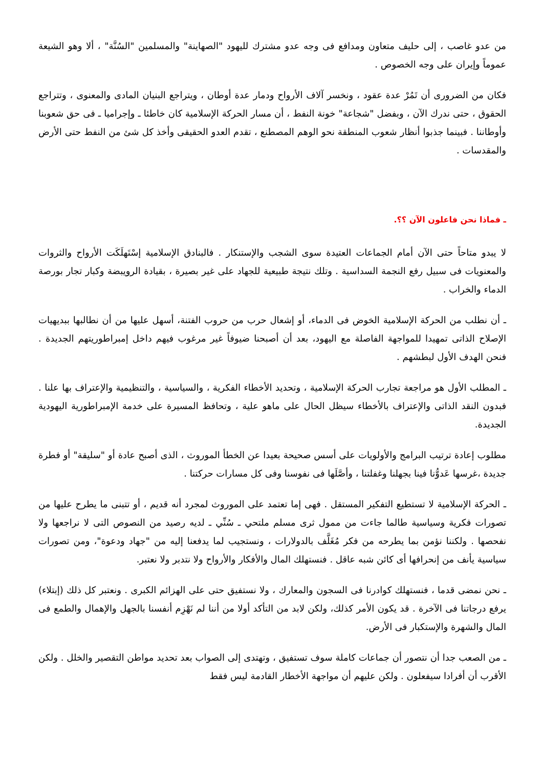من عدو غاصب ، إلى حليف متعاون ومدافع فى وجه عدو مشترك لليهود "الصهاينة" والمسلمين "السُنَّة" ، ألا وهو الشيعة عموماً وإيران على وجه الخصوص .
فكان من الضرورى أن تَمُرْ عدة عقود ، ونخسر آلاف الأرواح ودمار عدة أوطان ، ويتراجع البنيان المادى والمعنوى ، وتتراجع الحقوق ، حتى ندرك الآن ، وبفضل "شجاعة" خونة النفط ، أن مسار الحركة الإسلامية كان خاطئا ـ وإجراميا ـ فى حق شعوبنا وأوطاننا . فبينما جذبوا أنظار شعوب المنطقة نحو الوهم المصطنع ، تقدم العدو الحقيقى وأخذ كل شئ من النفط حتى الأرض والمقدسات .
ـ فماذا نحن فاعلون الآن ؟؟.
لا يبدو متاحاً حتى الآن أمام الجماعات العتيدة سوى الشجب والإستنكار . فالبنادق الإسلامية إسْتَهلَكَت الأرواح والثروات والمعنويات فى سبيل رفع النجمة السداسية . وتلك نتيجة طبيعية للجهاد على غير بصيرة ، بقيادة الرويبضة وكبار تجار بورصة الدماء والخراب .
ـ أن نطلب من الحركة الإسلامية الخوض فى الدماء، أو إشعال حرب من حروب الفتنة، أسهل عليها من أن نطالبها ببديهيات الإصلاح الذاتى تمهيدا للمواجهة الفاصلة مع اليهود، بعد أن أصبحنا ضيوفاً غير مرغوب فيهم داخل إمبراطوريتهم الجديدة . فنحن الهدف الأول لبطشهم .
ـ المطلب الأول هو مراجعة تجارب الحركة الإسلامية ، وتحديد الأخطاء الفكرية ، والسياسية ، والتنظيمية والإعتراف بها علنا . فبدون النقد الذاتى والإعتراف بالأخطاء سيظل الحال على ماهو علية ، وتحافظ المسيرة على خدمة الإمبراطورية اليهودية الجديدة.
مطلوب إعادة ترتيب البرامج والأولويات على أسس صحيحة بعيدا عن الخطأ الموروث ، الذى أصبح عادة أو "سليقة" أو فطرة جديدة ،غرسها عَدوُّنا فينا بجهلنا وغفلتنا ، وأصَّلَها فى نفوسنا وفى كل مسارات حركتنا .
ـ الحركة الإسلامية لا تستطيع التفكير المستقل . فهى إما تعتمد على الموروث لمجرد أنه قديم ، أو تتبنى ما يطرح عليها من تصورات فكرية وسياسية طالما جاءت من ممول ثرى مسلم ملتحي ـ سُنِّي ـ لديه رصيد من النصوص التى لا نراجعها ولا نفحصها . ولكننا نؤمن بما يطرحه من فكر مُغَلَّف بالدولارات ، ونستجيب لما يدفعنا إليه من "جهاد ودعوة"، ومن تصورات سياسية يأنف من إنحرافها أى كائن شبه عاقل . فنستهلك المال والأفكار والأرواح ولا نتدبر ولا نعتبر.
ـ نحن نمضى قدما ، فنستهلك كوادرنا فى السجون والمعارك ، ولا نستفيق حتى على الهزائم الكبرى . ونعتبر كل ذلك (إبتلاء) يرفع درجاتنا فى الآخرة . قد يكون الأمر كذلك، ولكن لابد من التأكد أولا من أننا لم نَهْزِم أنفسنا بالجهل والإهمال والطمع فى المال والشهرة والإستكبار فى الأرض.
ـ من الصعب جدا أن نتصور أن جماعات كاملة سوف تستفيق ، وتهتدى إلى الصواب بعد تحديد مواطن التقصير والخلل . ولكن الأقرب أن أفرادا سيفعلون . ولكن عليهم أن مواجهة الأخطار القادمة ليس فقط